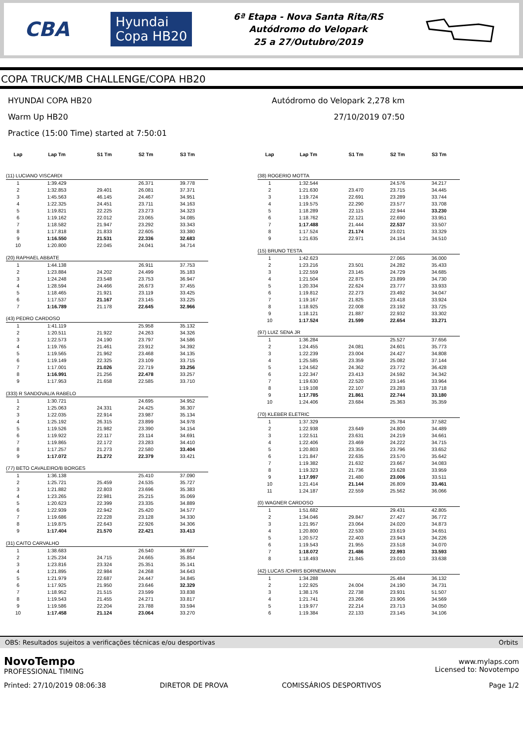CBA Hyundai
Copa HB20
6ª Etapa - Nova Santa Rita/RS
Autódromo do Velopark
25 a 27/Outubro/2019
COPA TRUCK/MB CHALLENGE/COPA HB20
HYUNDAI COPA HB20
Warm Up HB20
Practice (15:00 Time) started at 7:50:01
Autódromo do Velopark 2,278 km
27/10/2019 07:50
| Lap | Lap Tm | S1 Tm | S2 Tm | S3 Tm |
| --- | --- | --- | --- | --- |
| (11) LUCIANO VISCARDI | | | | |
| 1 | 1:39.429 | | 26.371 | 39.778 |
| 2 | 1:32.853 | 29.401 | 26.081 | 37.371 |
| 3 | 1:45.563 | 46.145 | 24.467 | 34.951 |
| 4 | 1:22.325 | 24.451 | 23.711 | 34.163 |
| 5 | 1:19.821 | 22.225 | 23.273 | 34.323 |
| 6 | 1:19.162 | 22.012 | 23.065 | 34.085 |
| 7 | 1:18.582 | 21.947 | 23.292 | 33.343 |
| 8 | 1:17.818 | 21.833 | 22.605 | 33.380 |
| 9 | 1:16.550 | 21.531 | 22.336 | 32.683 |
| 10 | 1:20.800 | 22.045 | 24.041 | 34.714 |
| (20) RAPHAEL ABBATE | | | | |
| 1 | 1:44.138 | | 26.911 | 37.753 |
| 2 | 1:23.884 | 24.202 | 24.499 | 35.183 |
| 3 | 1:24.248 | 23.548 | 23.753 | 36.947 |
| 4 | 1:28.594 | 24.466 | 26.673 | 37.455 |
| 5 | 1:18.465 | 21.921 | 23.119 | 33.425 |
| 6 | 1:17.537 | 21.167 | 23.145 | 33.225 |
| 7 | 1:16.789 | 21.178 | 22.645 | 32.966 |
| (43) PEDRO CARDOSO | | | | |
| 1 | 1:41.119 | | 25.958 | 35.132 |
| 2 | 1:20.511 | 21.922 | 24.263 | 34.326 |
| 3 | 1:22.573 | 24.190 | 23.797 | 34.586 |
| 4 | 1:19.765 | 21.461 | 23.912 | 34.392 |
| 5 | 1:19.565 | 21.962 | 23.468 | 34.135 |
| 6 | 1:19.149 | 22.325 | 23.109 | 33.715 |
| 7 | 1:17.001 | 21.026 | 22.719 | 33.256 |
| 8 | 1:16.991 | 21.256 | 22.478 | 33.257 |
| 9 | 1:17.953 | 21.658 | 22.585 | 33.710 |
| (333) R SANDOVAL/A RABELO | | | | |
| 1 | 1:30.721 | | 24.695 | 34.952 |
| 2 | 1:25.063 | 24.331 | 24.425 | 36.307 |
| 3 | 1:22.035 | 22.914 | 23.987 | 35.134 |
| 4 | 1:25.192 | 26.315 | 23.899 | 34.978 |
| 5 | 1:19.526 | 21.982 | 23.390 | 34.154 |
| 6 | 1:19.922 | 22.117 | 23.114 | 34.691 |
| 7 | 1:19.865 | 22.172 | 23.283 | 34.410 |
| 8 | 1:17.257 | 21.273 | 22.580 | 33.404 |
| 9 | 1:17.072 | 21.272 | 22.379 | 33.421 |
| (77) BETO CAVALEIRO/B BORGES | | | | |
| 1 | 1:36.138 | | 25.410 | 37.090 |
| 2 | 1:25.721 | 25.459 | 24.535 | 35.727 |
| 3 | 1:21.882 | 22.803 | 23.696 | 35.383 |
| 4 | 1:23.265 | 22.981 | 25.215 | 35.069 |
| 5 | 1:20.623 | 22.399 | 23.335 | 34.889 |
| 6 | 1:22.939 | 22.942 | 25.420 | 34.577 |
| 7 | 1:19.686 | 22.228 | 23.128 | 34.330 |
| 8 | 1:19.875 | 22.643 | 22.926 | 34.306 |
| 9 | 1:17.404 | 21.570 | 22.421 | 33.413 |
| (31) CAITO CARVALHO | | | | |
| 1 | 1:38.683 | | 26.540 | 36.687 |
| 2 | 1:25.234 | 24.715 | 24.665 | 35.854 |
| 3 | 1:23.816 | 23.324 | 25.351 | 35.141 |
| 4 | 1:21.895 | 22.984 | 24.268 | 34.643 |
| 5 | 1:21.979 | 22.687 | 24.447 | 34.845 |
| 6 | 1:17.925 | 21.950 | 23.646 | 32.329 |
| 7 | 1:18.952 | 21.515 | 23.599 | 33.838 |
| 8 | 1:19.543 | 21.455 | 24.271 | 33.817 |
| 9 | 1:19.586 | 22.204 | 23.788 | 33.594 |
| 10 | 1:17.458 | 21.124 | 23.064 | 33.270 |
| Lap | Lap Tm | S1 Tm | S2 Tm | S3 Tm |
| --- | --- | --- | --- | --- |
| (38) ROGERIO MOTTA | | | | |
| 1 | 1:32.544 | | 24.576 | 34.217 |
| 2 | 1:21.630 | 23.470 | 23.715 | 34.445 |
| 3 | 1:19.724 | 22.691 | 23.289 | 33.744 |
| 4 | 1:19.575 | 22.290 | 23.577 | 33.708 |
| 5 | 1:18.289 | 22.115 | 22.944 | 33.230 |
| 6 | 1:18.762 | 22.121 | 22.690 | 33.951 |
| 7 | 1:17.488 | 21.444 | 22.537 | 33.507 |
| 8 | 1:17.524 | 21.174 | 23.021 | 33.329 |
| 9 | 1:21.635 | 22.971 | 24.154 | 34.510 |
| (15) BRUNO TESTA | | | | |
| 1 | 1:42.623 | | 27.065 | 36.000 |
| 2 | 1:23.216 | 23.501 | 24.282 | 35.433 |
| 3 | 1:22.559 | 23.145 | 24.729 | 34.685 |
| 4 | 1:21.504 | 22.875 | 23.899 | 34.730 |
| 5 | 1:20.334 | 22.624 | 23.777 | 33.933 |
| 6 | 1:19.812 | 22.273 | 23.492 | 34.047 |
| 7 | 1:19.167 | 21.825 | 23.418 | 33.924 |
| 8 | 1:18.925 | 22.008 | 23.192 | 33.725 |
| 9 | 1:18.121 | 21.887 | 22.932 | 33.302 |
| 10 | 1:17.524 | 21.599 | 22.654 | 33.271 |
| (97) LUIZ SENA JR | | | | |
| 1 | 1:36.284 | | 25.527 | 37.656 |
| 2 | 1:24.455 | 24.081 | 24.601 | 35.773 |
| 3 | 1:22.239 | 23.004 | 24.427 | 34.808 |
| 4 | 1:25.585 | 23.359 | 25.082 | 37.144 |
| 5 | 1:24.562 | 24.362 | 23.772 | 36.428 |
| 6 | 1:22.347 | 23.413 | 24.592 | 34.342 |
| 7 | 1:19.630 | 22.520 | 23.146 | 33.964 |
| 8 | 1:19.108 | 22.107 | 23.283 | 33.718 |
| 9 | 1:17.785 | 21.861 | 22.744 | 33.180 |
| 10 | 1:24.406 | 23.684 | 25.363 | 35.359 |
| (70) KLEBER ELETRIC | | | | |
| 1 | 1:37.329 | | 25.784 | 37.582 |
| 2 | 1:22.938 | 23.649 | 24.800 | 34.489 |
| 3 | 1:22.511 | 23.631 | 24.219 | 34.661 |
| 4 | 1:22.406 | 23.469 | 24.222 | 34.715 |
| 5 | 1:20.803 | 23.355 | 23.796 | 33.652 |
| 6 | 1:21.847 | 22.635 | 23.570 | 35.642 |
| 7 | 1:19.382 | 21.632 | 23.667 | 34.083 |
| 8 | 1:19.323 | 21.736 | 23.628 | 33.959 |
| 9 | 1:17.997 | 21.480 | 23.006 | 33.511 |
| 10 | 1:21.414 | 21.144 | 26.809 | 33.461 |
| 11 | 1:24.187 | 22.559 | 25.562 | 36.066 |
| (0) WAGNER CARDOSO | | | | |
| 1 | 1:51.682 | | 29.431 | 42.805 |
| 2 | 1:34.046 | 29.847 | 27.427 | 36.772 |
| 3 | 1:21.957 | 23.064 | 24.020 | 34.873 |
| 4 | 1:20.800 | 22.530 | 23.619 | 34.651 |
| 5 | 1:20.572 | 22.403 | 23.943 | 34.226 |
| 6 | 1:19.543 | 21.955 | 23.518 | 34.070 |
| 7 | 1:18.072 | 21.486 | 22.993 | 33.593 |
| 8 | 1:18.493 | 21.845 | 23.010 | 33.638 |
| (42) LUCAS /CHRIS BORNEMANN | | | | |
| 1 | 1:34.288 | | 25.484 | 36.132 |
| 2 | 1:22.925 | 24.004 | 24.190 | 34.731 |
| 3 | 1:38.176 | 22.738 | 23.931 | 51.507 |
| 4 | 1:21.741 | 23.266 | 23.906 | 34.569 |
| 5 | 1:19.977 | 22.214 | 23.713 | 34.050 |
| 6 | 1:19.384 | 22.133 | 23.145 | 34.106 |
OBS: Resultados sujeitos a verificações técnicas e/ou desportivas Orbits
NovoTempo
PROFESSIONAL TIMING
Printed: 27/10/2019 08:06:38
DIRETOR DE PROVA
COMISSÁRIOS DESPORTIVOS
www.mylaps.com
Licensed to: Novotempo
Page 1/2